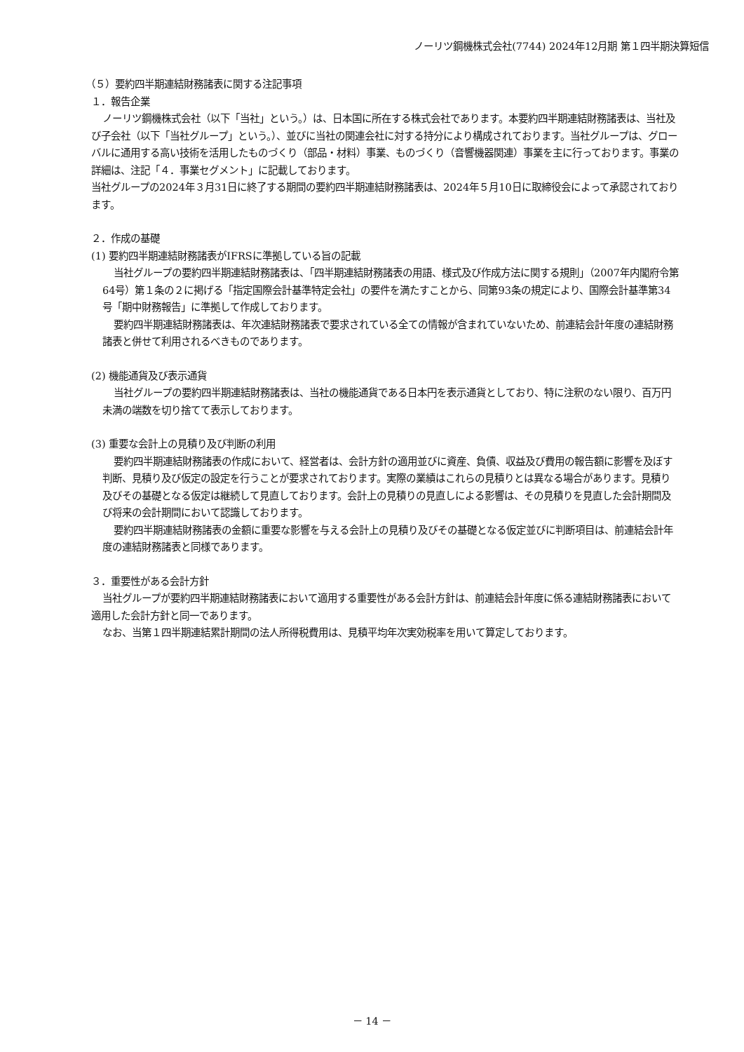ノーリツ鋼機株式会社(7744) 2024年12月期 第１四半期決算短信
（５）要約四半期連結財務諸表に関する注記事項
１．報告企業
ノーリツ鋼機株式会社（以下「当社」という。）は、日本国に所在する株式会社であります。本要約四半期連結財務諸表は、当社及び子会社（以下「当社グループ」という。）、並びに当社の関連会社に対する持分により構成されております。当社グループは、グローバルに通用する高い技術を活用したものづくり（部品・材料）事業、ものづくり（音響機器関連）事業を主に行っております。事業の詳細は、注記「４．事業セグメント」に記載しております。
当社グループの2024年３月31日に終了する期間の要約四半期連結財務諸表は、2024年５月10日に取締役会によって承認されております。
２．作成の基礎
(1) 要約四半期連結財務諸表がIFRSに準拠している旨の記載
当社グループの要約四半期連結財務諸表は、「四半期連結財務諸表の用語、様式及び作成方法に関する規則」（2007年内閣府令第64号）第１条の２に掲げる「指定国際会計基準特定会社」の要件を満たすことから、同第93条の規定により、国際会計基準第34号「期中財務報告」に準拠して作成しております。
要約四半期連結財務諸表は、年次連結財務諸表で要求されている全ての情報が含まれていないため、前連結会計年度の連結財務諸表と併せて利用されるべきものであります。
(2) 機能通貨及び表示通貨
当社グループの要約四半期連結財務諸表は、当社の機能通貨である日本円を表示通貨としており、特に注釈のない限り、百万円未満の端数を切り捨てて表示しております。
(3) 重要な会計上の見積り及び判断の利用
要約四半期連結財務諸表の作成において、経営者は、会計方針の適用並びに資産、負債、収益及び費用の報告額に影響を及ぼす判断、見積り及び仮定の設定を行うことが要求されております。実際の業績はこれらの見積りとは異なる場合があります。見積り及びその基礎となる仮定は継続して見直しております。会計上の見積りの見直しによる影響は、その見積りを見直した会計期間及び将来の会計期間において認識しております。
要約四半期連結財務諸表の金額に重要な影響を与える会計上の見積り及びその基礎となる仮定並びに判断項目は、前連結会計年度の連結財務諸表と同様であります。
３．重要性がある会計方針
当社グループが要約四半期連結財務諸表において適用する重要性がある会計方針は、前連結会計年度に係る連結財務諸表において適用した会計方針と同一であります。
なお、当第１四半期連結累計期間の法人所得税費用は、見積平均年次実効税率を用いて算定しております。
－ 14 －